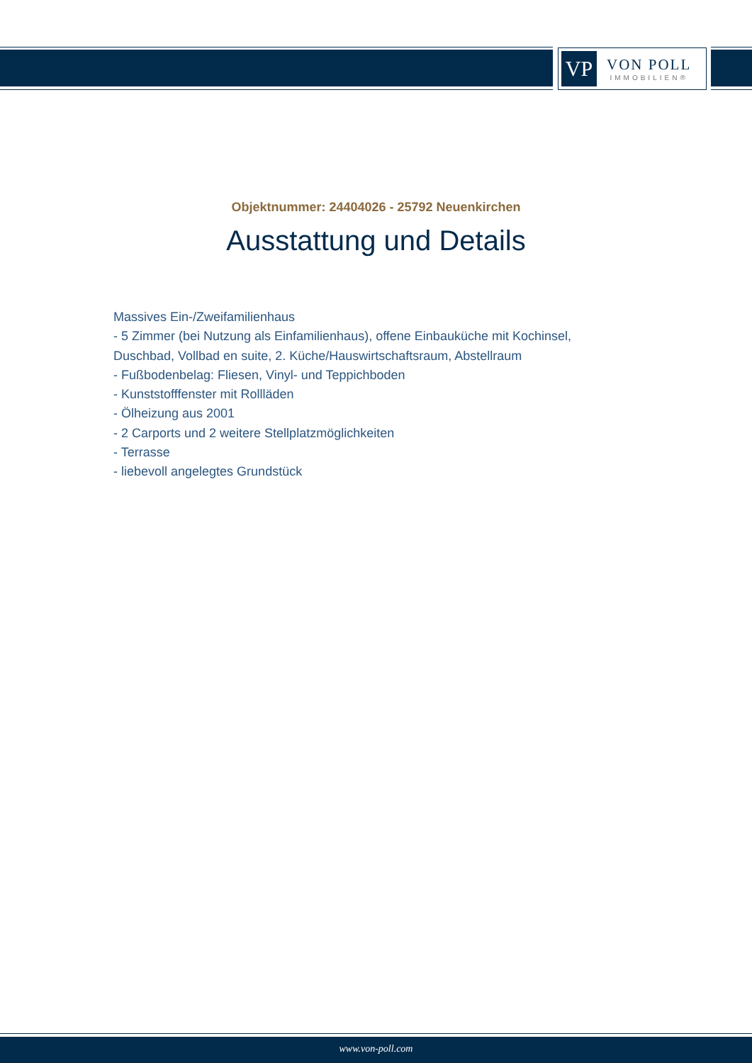VP
VON POLL
IMMOBILIEN®
Objektnummer: 24404026 - 25792 Neuenkirchen
Ausstattung und Details
Massives Ein-/Zweifamilienhaus
- 5 Zimmer (bei Nutzung als Einfamilienhaus), offene Einbauküche mit Kochinsel, Duschbad, Vollbad en suite, 2. Küche/Hauswirtschaftsraum, Abstellraum
- Fußbodenbelag: Fliesen, Vinyl- und Teppichboden
- Kunststofffenster mit Rollläden
- Ölheizung aus 2001
- 2 Carports und 2 weitere Stellplatzmöglichkeiten
- Terrasse
- liebevoll angelegtes Grundstück
www.von-poll.com